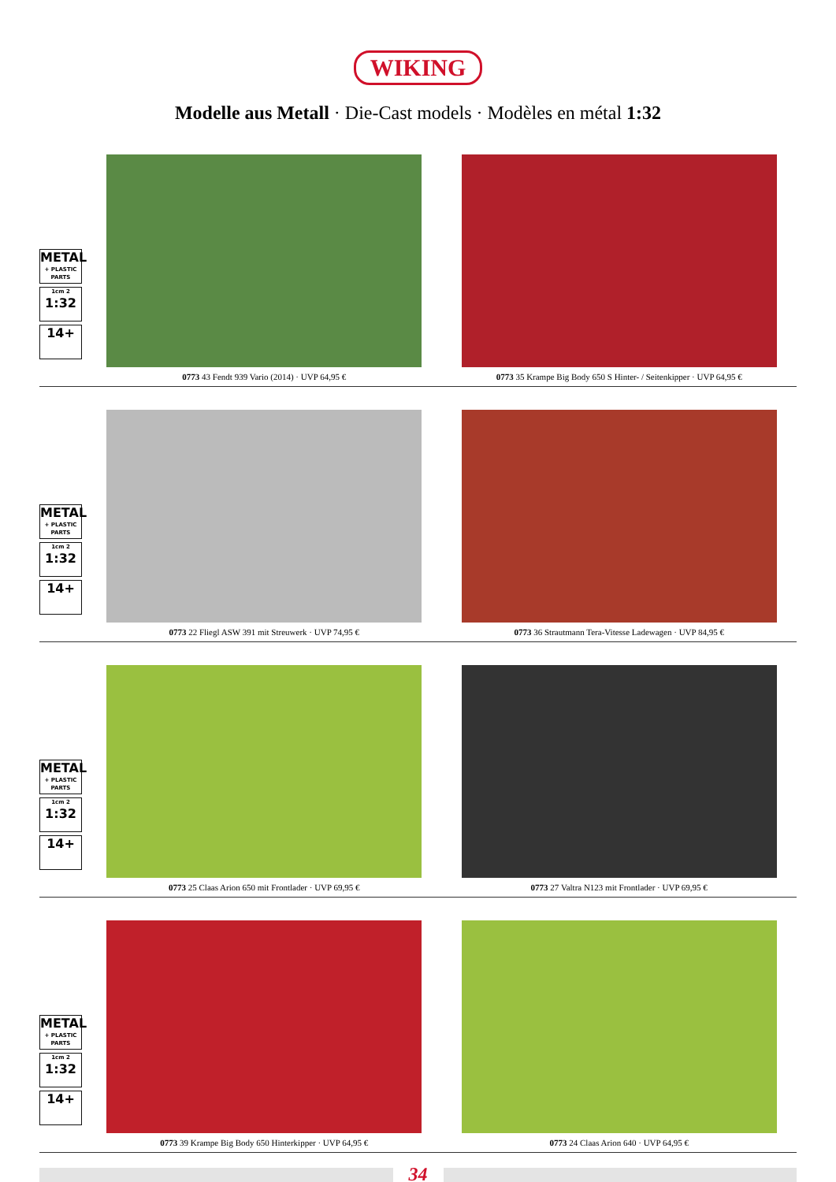WIKING
Modelle aus Metall · Die-Cast models · Modèles en métal 1:32
METAL
+ PLASTIC PARTS
1cm 2
1:32
14+
0773 43 Fendt 939 Vario (2014) · UVP 64,95 €
0773 35 Krampe Big Body 650 S Hinter- / Seitenkipper · UVP 64,95 €
METAL
+ PLASTIC PARTS
1cm 2
1:32
14+
0773 22 Fliegl ASW 391 mit Streuwerk · UVP 74,95 €
0773 36 Strautmann Tera-Vitesse Ladewagen · UVP 84,95 €
METAL
+ PLASTIC PARTS
1cm 2
1:32
14+
0773 25 Claas Arion 650 mit Frontlader · UVP 69,95 €
0773 27 Valtra N123 mit Frontlader · UVP 69,95 €
METAL
+ PLASTIC PARTS
1cm 2
1:32
14+
0773 39 Krampe Big Body 650 Hinterkipper · UVP 64,95 €
0773 24 Claas Arion 640 · UVP 64,95 €
34